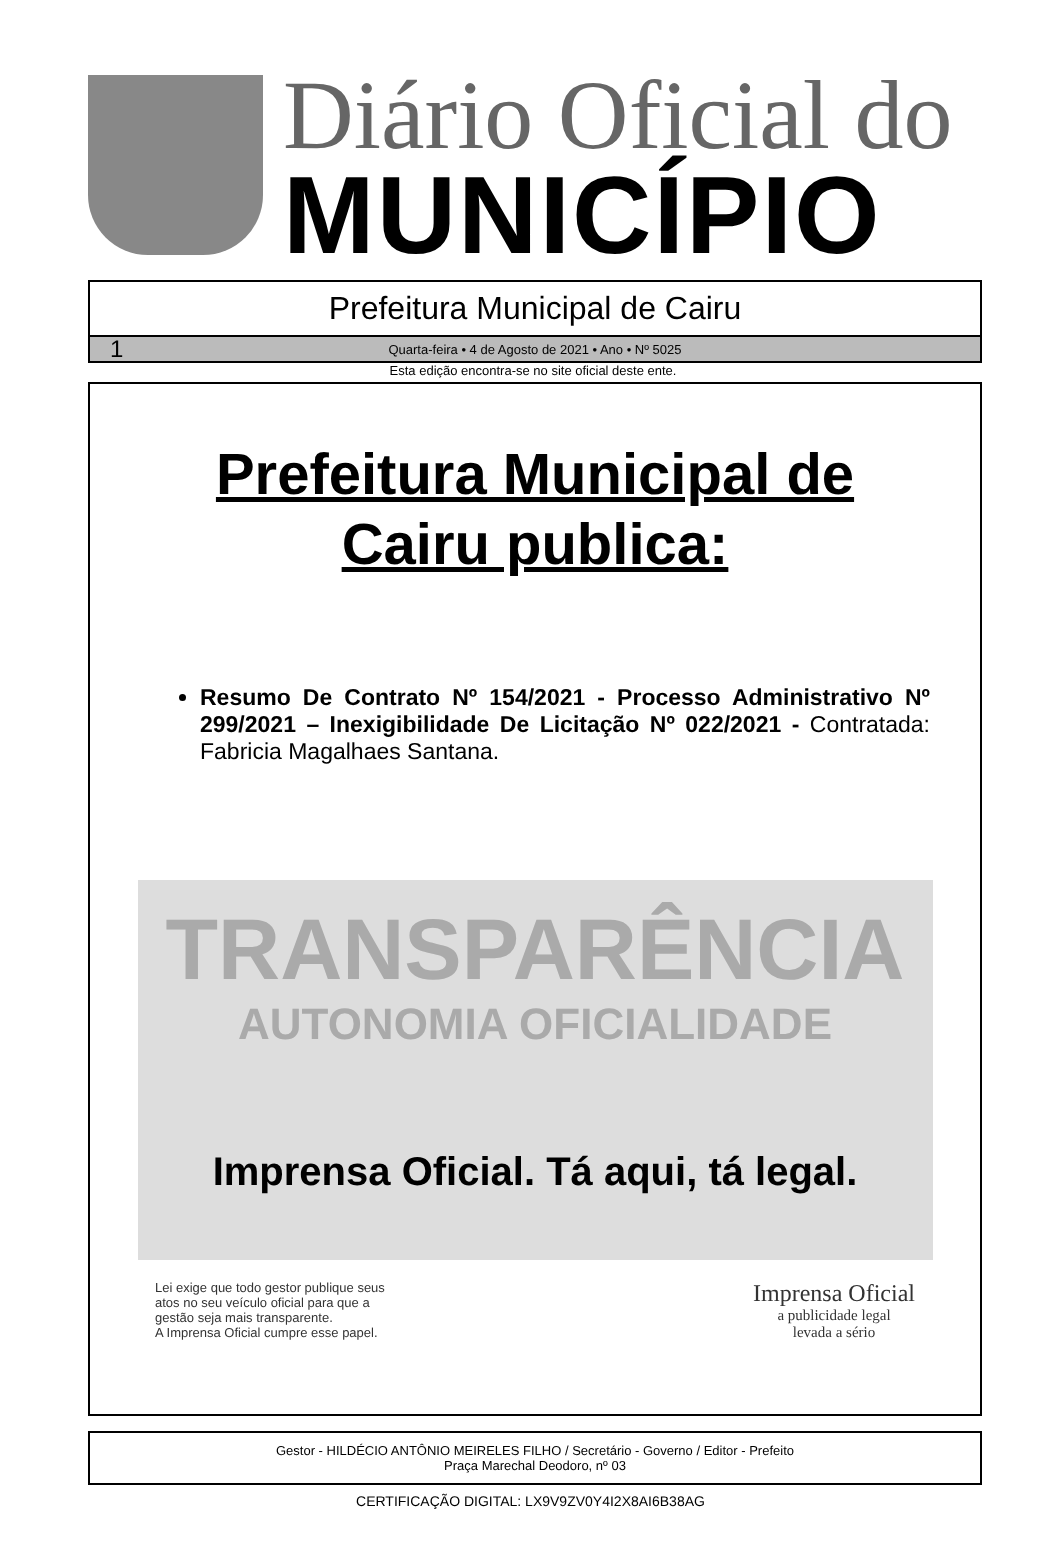Diário Oficial do
MUNICÍPIO
Prefeitura Municipal de Cairu
1 Quarta-feira • 4 de Agosto de 2021 • Ano • Nº 5025
Esta edição encontra-se no site oficial deste ente.
Prefeitura Municipal de
Cairu publica:
Resumo De Contrato Nº 154/2021 - Processo Administrativo Nº 299/2021 – Inexigibilidade De Licitação Nº 022/2021 - Contratada: Fabricia Magalhaes Santana.
TRANSPARÊNCIA
AUTONOMIA OFICIALIDADE
Imprensa Oficial. Tá aqui, tá legal.
Lei exige que todo gestor publique seus
atos no seu veículo oficial para que a
gestão seja mais transparente.
A Imprensa Oficial cumpre esse papel.
Imprensa Oficial
a publicidade legal
levada a sério
Gestor - HILDÉCIO ANTÔNIO MEIRELES FILHO / Secretário - Governo / Editor - Prefeito
Praça Marechal Deodoro, nº 03
CERTIFICAÇÃO DIGITAL: LX9V9ZV0Y4I2X8AI6B38AG